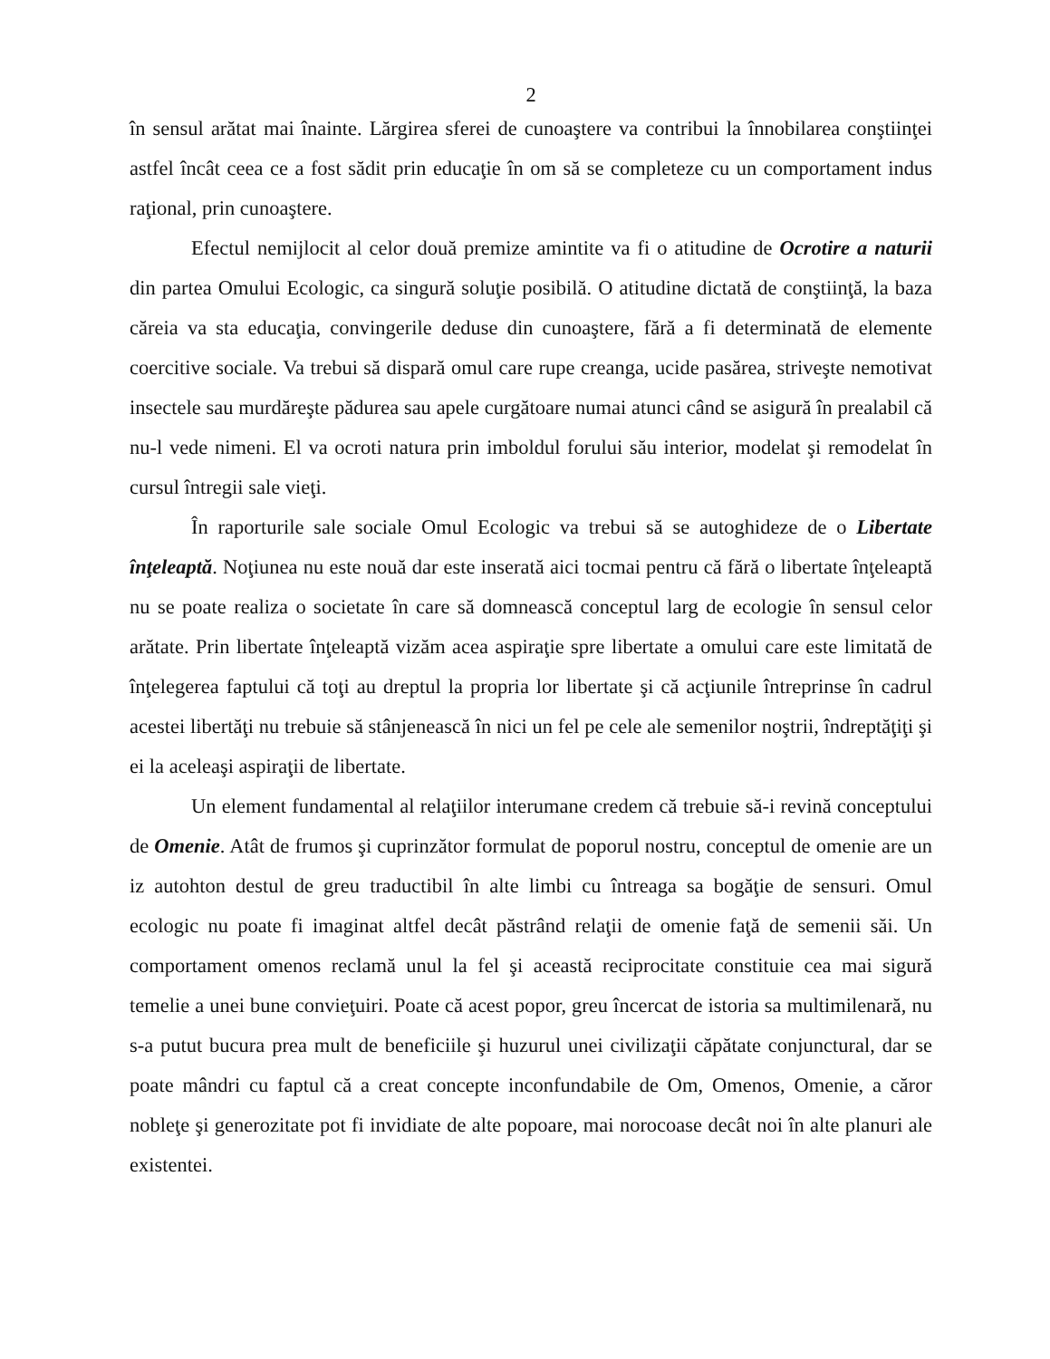2
în sensul arătat mai înainte. Lărgirea sferei de cunoaştere va contribui la înnobilarea conştiinţei astfel încât ceea ce a fost sădit prin educaţie în om să se completeze cu un comportament indus raţional, prin cunoaştere.
Efectul nemijlocit al celor două premize amintite va fi o atitudine de Ocrotire a naturii din partea Omului Ecologic, ca singură soluţie posibilă. O atitudine dictată de conştiinţă, la baza căreia va sta educaţia, convingerile deduse din cunoaştere, fără a fi determinată de elemente coercitive sociale. Va trebui să dispară omul care rupe creanga, ucide pasărea, striveşte nemotivat insectele sau murdăreşte pădurea sau apele curgătoare numai atunci când se asigură în prealabil că nu-l vede nimeni. El va ocroti natura prin imboldul forului său interior, modelat şi remodelat în cursul întregii sale vieţi.
În raporturile sale sociale Omul Ecologic va trebui să se autoghideze de o Libertate înţeleaptă. Noţiunea nu este nouă dar este inserată aici tocmai pentru că fără o libertate înţeleaptă nu se poate realiza o societate în care să domnească conceptul larg de ecologie în sensul celor arătate. Prin libertate înţeleaptă vizăm acea aspiraţie spre libertate a omului care este limitată de înţelegerea faptului că toţi au dreptul la propria lor libertate şi că acţiunile întreprinse în cadrul acestei libertăţi nu trebuie să stânjenească în nici un fel pe cele ale semenilor noştrii, îndreptăţiţi şi ei la aceleaşi aspiraţii de libertate.
Un element fundamental al relaţiilor interumane credem că trebuie să-i revină conceptului de Omenie. Atât de frumos şi cuprinzător formulat de poporul nostru, conceptul de omenie are un iz autohton destul de greu traductibil în alte limbi cu întreaga sa bogăţie de sensuri. Omul ecologic nu poate fi imaginat altfel decât păstrând relaţii de omenie faţă de semenii săi. Un comportament omenos reclamă unul la fel şi această reciprocitate constituie cea mai sigură temelie a unei bune convieţuiri. Poate că acest popor, greu încercat de istoria sa multimilenară, nu s-a putut bucura prea mult de beneficiile şi huzurul unei civilizaţii căpătate conjunctural, dar se poate mândri cu faptul că a creat concepte inconfundabile de Om, Omenos, Omenie, a căror nobleţe şi generozitate pot fi invidiate de alte popoare, mai norocoase decât noi în alte planuri ale existentei.